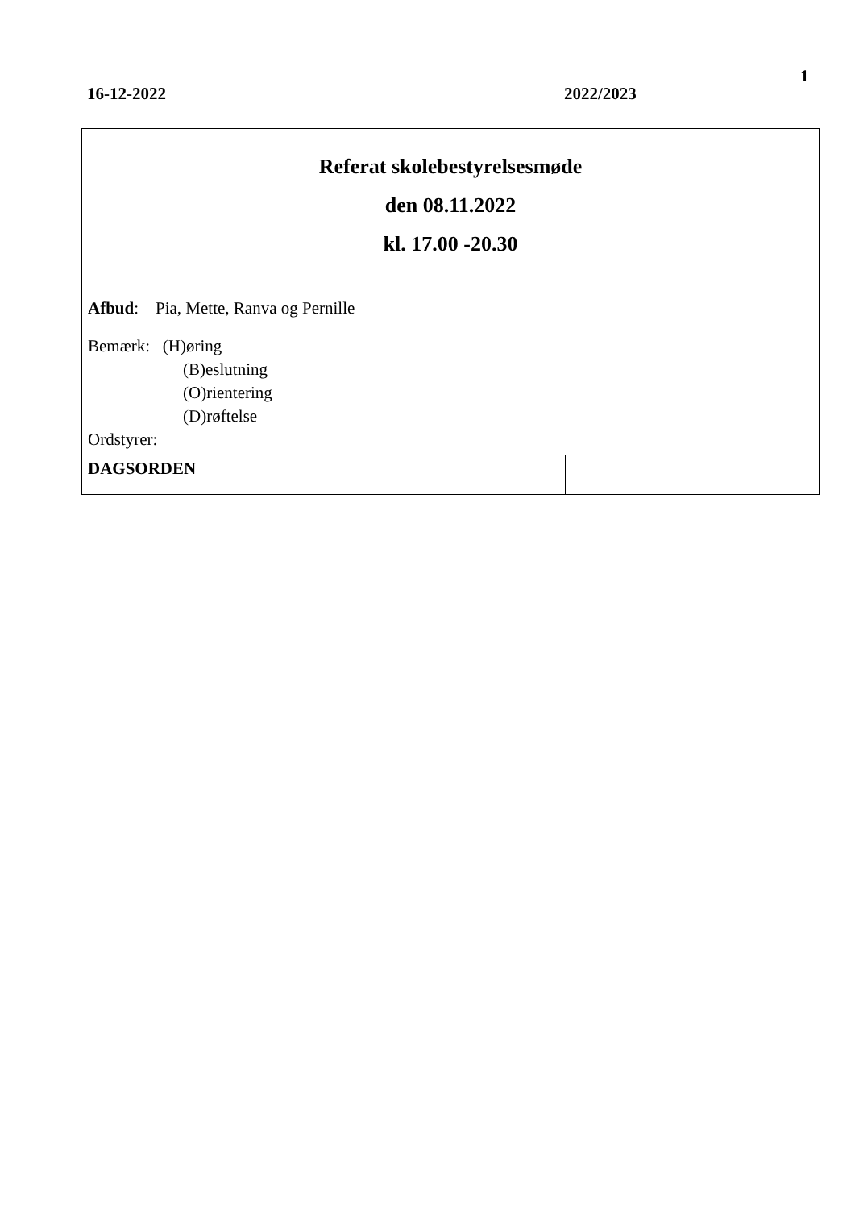1
16-12-2022 2022/2023
| Referat skolebestyrelsesmøde den 08.11.2022 kl. 17.00 -20.30 Afbud : Pia, Mette, Ranva og Pernille Bemærk: (H)øring (B)eslutning (O)rientering (D)røftelse Ordstyrer: | |
| DAGSORDEN | |